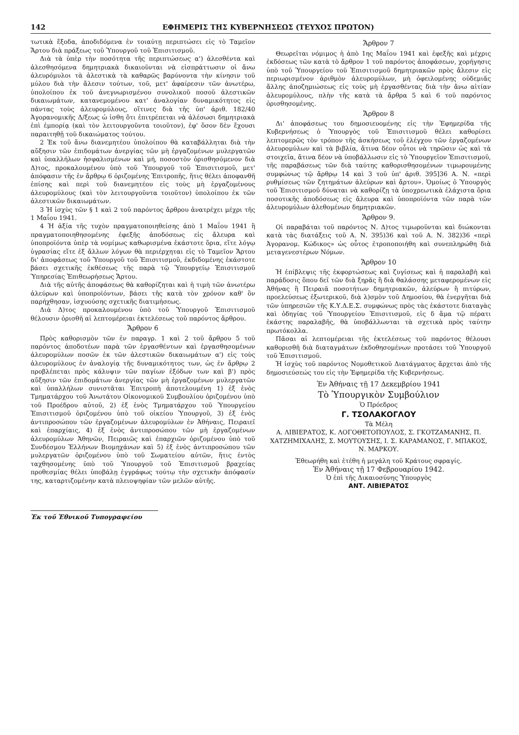142 ΕΦΗΜΕΡΙΣ ΤΗΣ ΚΥΒΕΡΝΗΣΕΩΣ (ΤΕΥΧΟΣ ΠΡΩΤΟΝ)
τωτικὰ ἔξοδα, ἀποδιδόμενα ἐν τοιαύτῃ περιπτώσει εἰς τὸ Ταμεῖον Ἄρτου διὰ πράξεως τοῦ Ὑπουργοῦ τοῦ Ἐπισιτισμοῦ.
Διὰ τὰ ὑπὲρ τὴν ποσότητα τῆς περιπτώσεως α') ἀλεσθέντα καὶ ἀλεσθησόμενα δημητριακὰ δικαιοῦνται νὰ εἰσπράττωσιν οἱ ἄνω ἀλευρόμυλοι τὰ ἀλεστικὰ τὰ καθαρῶς βαρύνοντα τὴν κίνησιν τοῦ μύλου διὰ τὴν ἄλεσιν τούτων, τοῦ, μετ' ἀφαίρεσιν τῶν ἀνωτέρω, ὑπολοίπου ἐκ τοῦ ἀνεγνωρισμένου συνολικοῦ ποσοῦ ἀλεστικῶν δικαιωμάτων, κατανεμομένου κατ' ἀναλογίαν δυναμικότητος εἰς πάντας τοὺς ἀλευρομύλους, οἵτινες διὰ τῆς ὑπ' ἀριθ. 182/40 Ἀγορανομικῆς Δ/ξεως ὡ ἰσθη ὅτι ἐπιτρέπεται νὰ ἀλέσωσι δημητριακὰ ἐπὶ ἐμπορίᾳ (καὶ τὸν λειτουργοῦντα τοιοῦτον), ἐφ' ὅσον δὲν ἔχουσι παραιτηθῇ τοῦ δικαιώματος τούτου.
2 Ἐκ τοῦ ἄνω διανεμητέου ὑπολοίπου θὰ καταβάλληται διὰ τὴν αὔξησιν τῶν ἐπιδομάτων ἀνεργίας τῶν μὴ ἐργαζομένων μυλεργατῶν καὶ ὑπαλλήλων ἠσφαλισμένων καὶ μή, ποσοστὸν ὁρισθησόμενον διὰ Δ)τος, προκαλουμένου ὑπὸ τοῦ Ὑπουργοῦ τοῦ Ἐπισιτισμοῦ, μετ' ἀπόφασιν τῆς ἐν ἄρθρῳ 6 ὁριζομένης Ἐπιτροπῆς, ἥτις θέλει ἀποφανθῆ ἐπίσης καὶ περὶ τοῦ διανεμητέου εἰς τοὺς μὴ ἐργαζομένους ἀλευρομύλους (καὶ τὸν λειτουργοῦντα τοιοῦτον) ὑπολοίπου ἐκ τῶν ἀλεστικῶν δικαιωμάτων.
3 Ἡ ἰσχὺς τῶν § 1 καὶ 2 τοῦ παρόντος ἄρθρου ἀνατρέχει μέχρι τῆς 1 Μαΐου 1941.
4 Ἡ ἀξία τῆς τυχὸν πραγματοποιηθείσης ἀπὸ 1 Μαΐου 1941 ἢ πραγματοποιηθησομένης ἐφεξῆς ἀποδόσεως εἰς ἄλευρα καὶ ὑποπροϊόντα ὑπὲρ τὰ νομίμως καθωρισμένα ἑκάστοτε ὅρια, εἴτε λόγῳ ὑγρασίας εἴτε ἐξ ἄλλων λόγων θὰ περιέρχηται εἰς τὸ Ταμεῖον Ἄρτου δι' ἀποφάσεως τοῦ Ὑπουργοῦ τοῦ Ἐπισιτισμοῦ, ἐκδιδομένης ἑκάστοτε βάσει σχετικῆς ἐκθέσεως τῆς παρὰ τῷ Ὑπουργείῳ Ἐπισιτισμοῦ Ὑπηρεσίας Ἐπιθεωρήσεως Ἄρτου.
Διὰ τῆς αὐτῆς ἀποφάσεως θὰ καθορίζηται καὶ ἡ τιμὴ τῶν ἀνωτέρω ἀλεύρων καὶ ὑποπροϊόντων, βάσει τῆς κατὰ τὸν χρόνον καθ' ὃν παρήχθησαν, ἰσχυούσης σχετικῆς διατιμήσεως.
Διὰ Δ)τος προκαλουμένου ὑπὸ τοῦ Ὑπουργοῦ Ἐπισιτισμοῦ θέλουσιν ὁρισθῆ αἱ λεπτομέρειαι ἐκτελέσεως τοῦ παρόντος ἄρθρου.
Ἄρθρον 6
Πρὸς καθορισμὸν τῶν ἐν παραγρ. 1 καὶ 2 τοῦ ἄρθρου 5 τοῦ παρόντος ἀποδοτέων παρὰ τῶν ἐργασθέντων καὶ ἐργασθησομένων ἀλευρομύλων ποσῶν ἐκ τῶν ἀλεστικῶν δικαιωμάτων α') εἰς τοὺς ἀλευρομύλους ἐν ἀναλογίᾳ τῆς δυναμικότητος των, ὡς ἐν ἄρθρῳ 2 προβλέπεται πρὸς κάλυψιν τῶν παγίων ἐξόδων των καὶ β') πρὸς αὔξησιν τῶν ἐπιδομάτων ἀνεργίας τῶν μὴ ἐργαζομένων μυλεργατῶν καὶ ὑπαλλήλων συνιστᾶται Ἐπιτροπὴ ἀποτελουμένη 1) ἐξ ἑνὸς Τμηματάρχου τοῦ Ἀνωτάτου Οἰκονομικοῦ Συμβουλίου ὁριζομένου ὑπὸ τοῦ Προέδρου αὐτοῦ, 2) ἐξ ἑνὸς Τμηματάρχου τοῦ Ὑπουργείου Ἐπισιτισμοῦ ὁριζομένου ὑπὸ τοῦ οἰκείου Ὑπουργοῦ, 3) ἐξ ἑνὸς ἀντιπροσώπου τῶν ἐργαζομένων ἀλευρομύλων ἐν Ἀθήναις, Πειραιεῖ καὶ ἐπαρχίαις, 4) ἐξ ἑνὸς ἀντιπροσώπου τῶν μὴ ἐργαζομένων ἀλευρομύλων Ἀθηνῶν, Πειραιῶς καὶ ἐπαρχιῶν ὁριζομένου ὑπὸ τοῦ Συνδέσμου Ἑλλήνων Βιομηχάνων καὶ 5) ἐξ ἑνὸς ἀντιπροσώπου τῶν μυλεργατῶν ὁριζομένου ὑπὸ τοῦ Σωματείου αὐτῶν, ἥτις ἐντὸς ταχθησομένης ὑπὸ τοῦ Ὑπουργοῦ τοῦ Ἐπισιτισμοῦ βραχείας προθεσμίας θέλει ὑποβάλῃ ἐγγράφως τούτῳ τὴν σχετικὴν ἀπόφασίν της, καταρτιζομένην κατὰ πλειοψηφίαν τῶν μελῶν αὐτῆς.
Ἐκ τοῦ Ἐθνικοῦ Τυπογραφείου
Ἄρθρον 7
Θεωρεῖται νόμιμος ἡ ἀπὸ 1ης Μαΐου 1941 καὶ ἐφεξῆς καὶ μέχρις ἐκδόσεως τῶν κατὰ τὸ ἄρθρον 1 τοῦ παρόντος ἀποφάσεων, χορήγησις ὑπὸ τοῦ Ὑπουργείου τοῦ Ἐπισιτισμοῦ δημητριακῶν πρὸς ἄλεσιν εἰς περιωρισμένον ἀριθμὸν ἀλευρομύλων, μὴ ὀφειλομένης οὐδεμιᾶς ἄλλης ἀποζημιώσεως εἰς τοὺς μὴ ἐργασθέντας διὰ τὴν ἄνω αἰτίαν ἀλευρομύλους, πλὴν τῆς κατὰ τὰ ἄρθρα 5 καὶ 6 τοῦ παρόντος ὁρισθησομένης.
Ἄρθρον 8
Δι' ἀποφάσεως του δημοσιευομένης εἰς τὴν Ἐφημερίδα τῆς Κυβερνήσεως ὁ Ὑπουργὸς τοῦ Ἐπισιτισμοῦ θέλει καθορίσει λεπτομερῶς τὸν τρόπον τῆς ἀσκήσεως τοῦ ἐλέγχου τῶν ἐργαζομένων ἀλευρομύλων καὶ τὰ βιβλία, ἅτινα δέον οὗτοι νὰ τηρῶσιν ὡς καὶ τὰ στοιχεῖα, ἅτινα δέον νὰ ὑποβάλλωσιν εἰς τὸ Ὑπουργεῖον Ἐπισιτισμοῦ, τῆς παραβάσεως τῶν διὰ ταύτης καθορισθησομένων τιμωρουμένης συμφώνως τῷ ἄρθρῳ 14 καὶ 3 τοῦ ὑπ' ἀριθ. 395]36 Α. Ν. «περὶ ρυθμίσεως τῶν ζητημάτων ἀλεύρων καὶ ἄρτου». Ὁμοίως ὁ Ὑπουργὸς τοῦ Ἐπισιτισμοῦ δύναται νὰ καθορίζῃ τὰ ὑποχρεωτικὰ ἐλάχιστα ὅρια ποσοτικῆς ἀποδόσεως εἰς ἄλευρα καὶ ὑποπροϊόντα τῶν παρὰ τῶν ἀλευρομύλων ἀλεθομένων δημητριακῶν.
Ἄρθρον 9.
Οἱ παραβάται τοῦ παρόντος Ν. Δ)τος τιμωροῦνται καὶ διώκονται κατὰ τὰς διατάξεις τοῦ Α. Ν. 395)36 καὶ τοῦ Α. Ν. 382)36 «περὶ Ἀγορανομ. Κώδικος» ὡς οὗτος ἐτροποποιήθη καὶ συνεπληρώθη διὰ μεταγενεστέρων Νόμων.
Ἄρθρον 10
Ἡ ἐπίβλεψις τῆς ἐκφορτώσεως καὶ ζυγίσεως καὶ ἡ παραλαβὴ καὶ παράδοσις ὅπου δεῖ τῶν διὰ ξηρᾶς ἢ διὰ θαλάσσης μεταφερομένων εἰς Ἀθήνας ἢ Πειραιᾶ ποσοτήτων δημητριακῶν, ἀλεύρων ἢ πιτύρων, προελεύσεως ἐξωτερικοῦ, διὰ λ)σμὸν τοῦ Δημοσίου, θὰ ἐνεργῆται διὰ τῶν ὑπηρεσιῶν τῆς Κ.Υ.Δ.Ε.Σ. συμφώνως πρὸς τὰς ἑκάστοτε διαταγὰς καὶ ὁδηγίας τοῦ Ὑπουργείου Ἐπισιτισμοῦ, εἰς δ ἅμα τῷ πέρατι ἑκάστης παραλαβῆς, θὰ ὑποβάλλωνται τὰ σχετικὰ πρὸς ταύτην πρωτόκολλα.
Πᾶσαι αἱ λεπτομέρειαι τῆς ἐκτελέσεως τοῦ παρόντος θέλουσι καθορισθῆ διὰ διαταγμάτων ἐκδοθησομένων προτάσει τοῦ Ὑπουργοῦ τοῦ Ἐπισιτισμοῦ.
Ἡ ἰσχὺς τοῦ παρόντος Νομοθετικοῦ Διατάγματος ἄρχεται ἀπὸ τῆς δημοσιεύσεώς του εἰς τὴν Ἐφημερίδα τῆς Κυβερνήσεως.
Ἐν Ἀθήναις τῇ 17 Δεκεμβρίου 1941
Τὸ Ὑπουργικὸν Συμβούλιον
Ὁ Πρόεδρος
Γ. ΤΣΟΛΑΚΟΓΛΟΥ
Τὰ Μέλη
Α. ΛΙΒΙΕΡΑΤΟΣ, Κ. ΛΟΓΟΘΕΤΟΠΟΥΛΟΣ, Σ. ΓΚΟΤΖΑΜΑΝΗΣ, Π. ΧΑΤΖΗΜΙΧΑΛΗΣ, Σ. ΜΟΥΤΟΥΣΗΣ, Ι. Σ. ΚΑΡΑΜΑΝΟΣ, Γ. ΜΠΑΚΟΣ, Ν. ΜΑΡΚΟΥ.
Ἐθεωρήθη καὶ ἐτέθη ἡ μεγάλη τοῦ Κράτους σφραγίς.
Ἐν Ἀθήναις τῇ 17 Φεβρουαρίου 1942.
Ὁ ἐπὶ τῆς Δικαιοσύνης Ὑπουργὸς
ΑΝΤ. ΛΙΒΙΕΡΑΤΟΣ